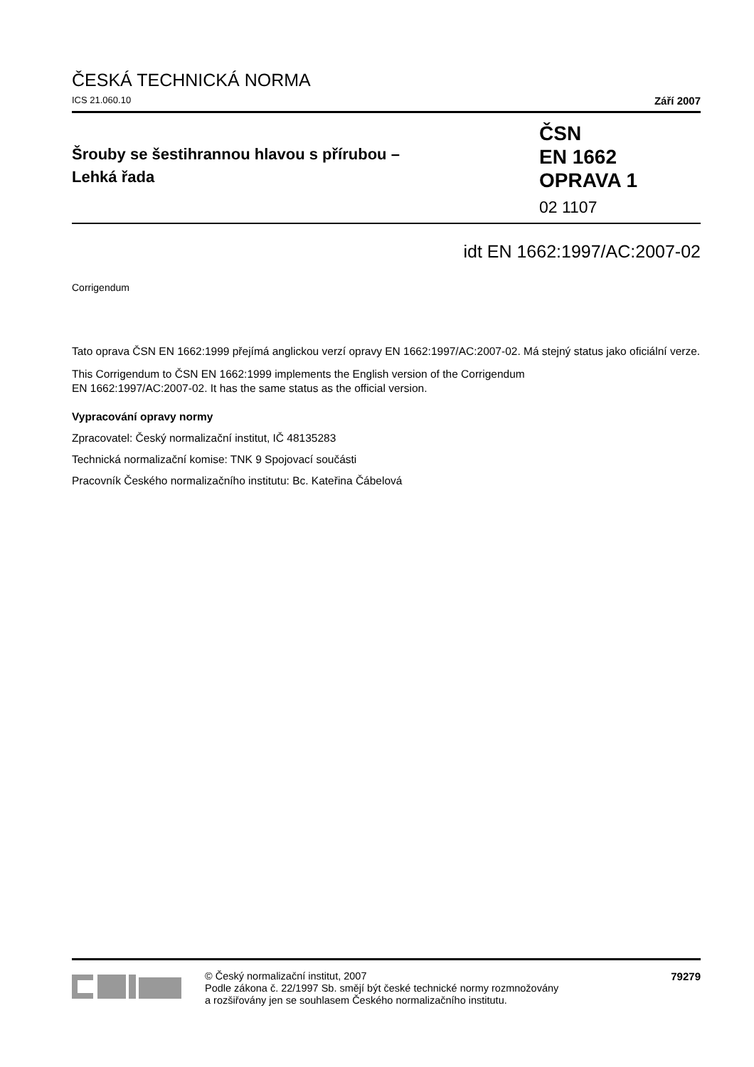ČESKÁ TECHNICKÁ NORMA
ICS 21.060.10 Září 2007
Šrouby se šestihrannou hlavou s přírubou –
Lehká řada
ČSN
EN 1662
OPRAVA 1
02 1107
idt EN 1662:1997/AC:2007-02
Corrigendum
Tato oprava ČSN EN 1662:1999 přejímá anglickou verzí opravy EN 1662:1997/AC:2007-02. Má stejný status jako oficiální verze.
This Corrigendum to ČSN EN 1662:1999 implements the English version of the Corrigendum
EN 1662:1997/AC:2007-02. It has the same status as the official version.
Vypracování opravy normy
Zpracovatel: Český normalizační institut, IČ 48135283
Technická normalizační komise: TNK 9 Spojovací součásti
Pracovník Českého normalizačního institutu: Bc. Kateřina Čábelová
© Český normalizační institut, 2007
Podle zákona č. 22/1997 Sb. smějí být české technické normy rozmnožovány
a rozšiřovány jen se souhlasem Českého normalizačního institutu.
79279